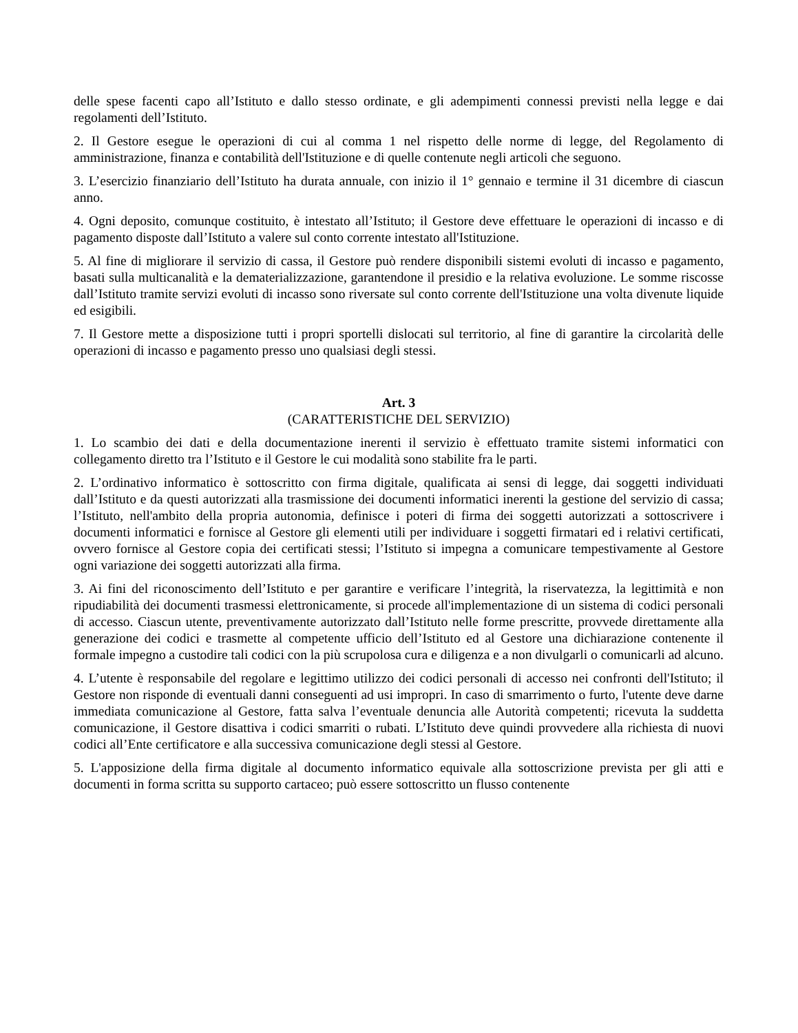delle spese facenti capo all’Istituto e dallo stesso ordinate, e gli adempimenti connessi previsti nella legge e dai regolamenti dell’Istituto.
2. Il Gestore esegue le operazioni di cui al comma 1 nel rispetto delle norme di legge, del Regolamento di amministrazione, finanza e contabilità dell'Istituzione e di quelle contenute negli articoli che seguono.
3. L’esercizio finanziario dell’Istituto ha durata annuale, con inizio il 1° gennaio e termine il 31 dicembre di ciascun anno.
4. Ogni deposito, comunque costituito, è intestato all’Istituto; il Gestore deve effettuare le operazioni di incasso e di pagamento disposte dall’Istituto a valere sul conto corrente intestato all'Istituzione.
5. Al fine di migliorare il servizio di cassa, il Gestore può rendere disponibili sistemi evoluti di incasso e pagamento, basati sulla multicanalità e la dematerializzazione, garantendone il presidio e la relativa evoluzione. Le somme riscosse dall’Istituto tramite servizi evoluti di incasso sono riversate sul conto corrente dell'Istituzione una volta divenute liquide ed esigibili.
7. Il Gestore mette a disposizione tutti i propri sportelli dislocati sul territorio, al fine di garantire la circolarità delle operazioni di incasso e pagamento presso uno qualsiasi degli stessi.
Art. 3
(CARATTERISTICHE DEL SERVIZIO)
1. Lo scambio dei dati e della documentazione inerenti il servizio è effettuato tramite sistemi informatici con collegamento diretto tra l’Istituto e il Gestore le cui modalità sono stabilite fra le parti.
2. L’ordinativo informatico è sottoscritto con firma digitale, qualificata ai sensi di legge, dai soggetti individuati dall’Istituto e da questi autorizzati alla trasmissione dei documenti informatici inerenti la gestione del servizio di cassa; l’Istituto, nell'ambito della propria autonomia, definisce i poteri di firma dei soggetti autorizzati a sottoscrivere i documenti informatici e fornisce al Gestore gli elementi utili per individuare i soggetti firmatari ed i relativi certificati, ovvero fornisce al Gestore copia dei certificati stessi; l’Istituto si impegna a comunicare tempestivamente al Gestore ogni variazione dei soggetti autorizzati alla firma.
3. Ai fini del riconoscimento dell’Istituto e per garantire e verificare l’integrità, la riservatezza, la legittimità e non ripudiabilità dei documenti trasmessi elettronicamente, si procede all'implementazione di un sistema di codici personali di accesso. Ciascun utente, preventivamente autorizzato dall’Istituto nelle forme prescritte, provvede direttamente alla generazione dei codici e trasmette al competente ufficio dell’Istituto ed al Gestore una dichiarazione contenente il formale impegno a custodire tali codici con la più scrupolosa cura e diligenza e a non divulgarli o comunicarli ad alcuno.
4. L’utente è responsabile del regolare e legittimo utilizzo dei codici personali di accesso nei confronti dell'Istituto; il Gestore non risponde di eventuali danni conseguenti ad usi impropri. In caso di smarrimento o furto, l'utente deve darne immediata comunicazione al Gestore, fatta salva l’eventuale denuncia alle Autorità competenti; ricevuta la suddetta comunicazione, il Gestore disattiva i codici smarriti o rubati. L’Istituto deve quindi provvedere alla richiesta di nuovi codici all’Ente certificatore e alla successiva comunicazione degli stessi al Gestore.
5. L'apposizione della firma digitale al documento informatico equivale alla sottoscrizione prevista per gli atti e documenti in forma scritta su supporto cartaceo; può essere sottoscritto un flusso contenente